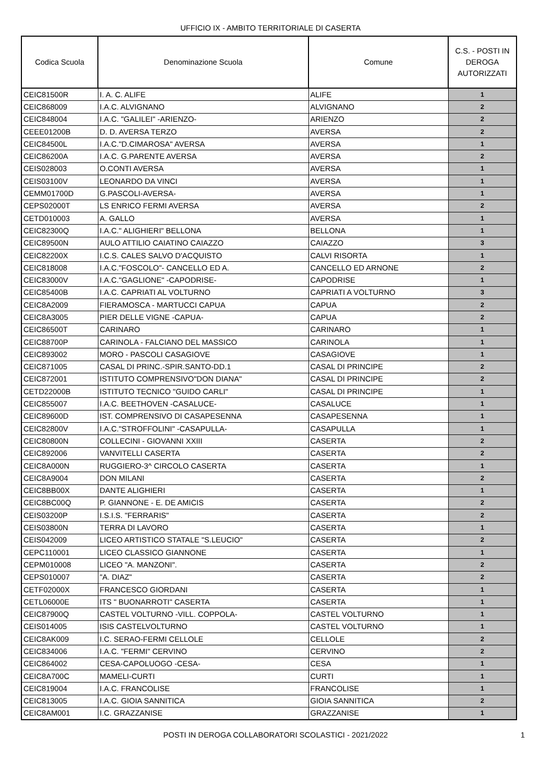UFFICIO IX - AMBITO TERRITORIALE DI CASERTA
| Codica Scuola | Denominazione Scuola | Comune | C.S. - POSTI IN DEROGA AUTORIZZATI |
| --- | --- | --- | --- |
| CEIC81500R | I. A. C. ALIFE | ALIFE | 1 |
| CEIC868009 | I.A.C. ALVIGNANO | ALVIGNANO | 2 |
| CEIC848004 | I.A.C. "GALILEI" -ARIENZO- | ARIENZO | 2 |
| CEEE01200B | D. D. AVERSA TERZO | AVERSA | 2 |
| CEIC84500L | I.A.C."D.CIMAROSA" AVERSA | AVERSA | 1 |
| CEIC86200A | I.A.C. G.PARENTE AVERSA | AVERSA | 2 |
| CEIS028003 | O.CONTI AVERSA | AVERSA | 1 |
| CEIS03100V | LEONARDO DA VINCI | AVERSA | 1 |
| CEMM01700D | G.PASCOLI-AVERSA- | AVERSA | 1 |
| CEPS02000T | LS ENRICO FERMI AVERSA | AVERSA | 2 |
| CETD010003 | A. GALLO | AVERSA | 1 |
| CEIC82300Q | I.A.C." ALIGHIERI" BELLONA | BELLONA | 1 |
| CEIC89500N | AULO ATTILIO CAIATINO CAIAZZO | CAIAZZO | 3 |
| CEIC82200X | I.C.S. CALES SALVO D'ACQUISTO | CALVI RISORTA | 1 |
| CEIC818008 | I.A.C."FOSCOLO"- CANCELLO ED A. | CANCELLO ED ARNONE | 2 |
| CEIC83000V | I.A.C."GAGLIONE" -CAPODRISE- | CAPODRISE | 1 |
| CEIC85400B | I.A.C. CAPRIATI AL VOLTURNO | CAPRIATI A VOLTURNO | 3 |
| CEIC8A2009 | FIERAMOSCA - MARTUCCI CAPUA | CAPUA | 2 |
| CEIC8A3005 | PIER DELLE VIGNE -CAPUA- | CAPUA | 2 |
| CEIC86500T | CARINARO | CARINARO | 1 |
| CEIC88700P | CARINOLA - FALCIANO DEL MASSICO | CARINOLA | 1 |
| CEIC893002 | MORO - PASCOLI CASAGIOVE | CASAGIOVE | 1 |
| CEIC871005 | CASAL DI PRINC.-SPIR.SANTO-DD.1 | CASAL DI PRINCIPE | 2 |
| CEIC872001 | ISTITUTO COMPRENSIVO"DON DIANA" | CASAL DI PRINCIPE | 2 |
| CETD22000B | ISTITUTO TECNICO "GUIDO CARLI" | CASAL DI PRINCIPE | 1 |
| CEIC855007 | I.A.C. BEETHOVEN -CASALUCE- | CASALUCE | 1 |
| CEIC89600D | IST. COMPRENSIVO DI CASAPESENNA | CASAPESENNA | 1 |
| CEIC82800V | I.A.C."STROFFOLINI" -CASAPULLA- | CASAPULLA | 1 |
| CEIC80800N | COLLECINI - GIOVANNI XXIII | CASERTA | 2 |
| CEIC892006 | VANVITELLI CASERTA | CASERTA | 2 |
| CEIC8A000N | RUGGIERO-3^ CIRCOLO CASERTA | CASERTA | 1 |
| CEIC8A9004 | DON MILANI | CASERTA | 2 |
| CEIC8BB00X | DANTE ALIGHIERI | CASERTA | 1 |
| CEIC8BC00Q | P. GIANNONE - E. DE AMICIS | CASERTA | 2 |
| CEIS03200P | I.S.I.S. "FERRARIS" | CASERTA | 2 |
| CEIS03800N | TERRA DI LAVORO | CASERTA | 1 |
| CEIS042009 | LICEO ARTISTICO STATALE "S.LEUCIO" | CASERTA | 2 |
| CEPC110001 | LICEO CLASSICO GIANNONE | CASERTA | 1 |
| CEPM010008 | LICEO "A. MANZONI". | CASERTA | 2 |
| CEPS010007 | "A. DIAZ" | CASERTA | 2 |
| CETF02000X | FRANCESCO GIORDANI | CASERTA | 1 |
| CETL06000E | ITS " BUONARROTI" CASERTA | CASERTA | 1 |
| CEIC87900Q | CASTEL VOLTURNO -VILL. COPPOLA- | CASTEL VOLTURNO | 1 |
| CEIS014005 | ISIS CASTELVOLTURNO | CASTEL VOLTURNO | 1 |
| CEIC8AK009 | I.C. SERAO-FERMI CELLOLE | CELLOLE | 2 |
| CEIC834006 | I.A.C. "FERMI" CERVINO | CERVINO | 2 |
| CEIC864002 | CESA-CAPOLUOGO -CESA- | CESA | 1 |
| CEIC8A700C | MAMELI-CURTI | CURTI | 1 |
| CEIC819004 | I.A.C. FRANCOLISE | FRANCOLISE | 1 |
| CEIC813005 | I.A.C. GIOIA SANNITICA | GIOIA SANNITICA | 2 |
| CEIC8AM001 | I.C. GRAZZANISE | GRAZZANISE | 1 |
POSTI IN DEROGA COLLABORATORI SCOLASTICI - 2021/2022
1